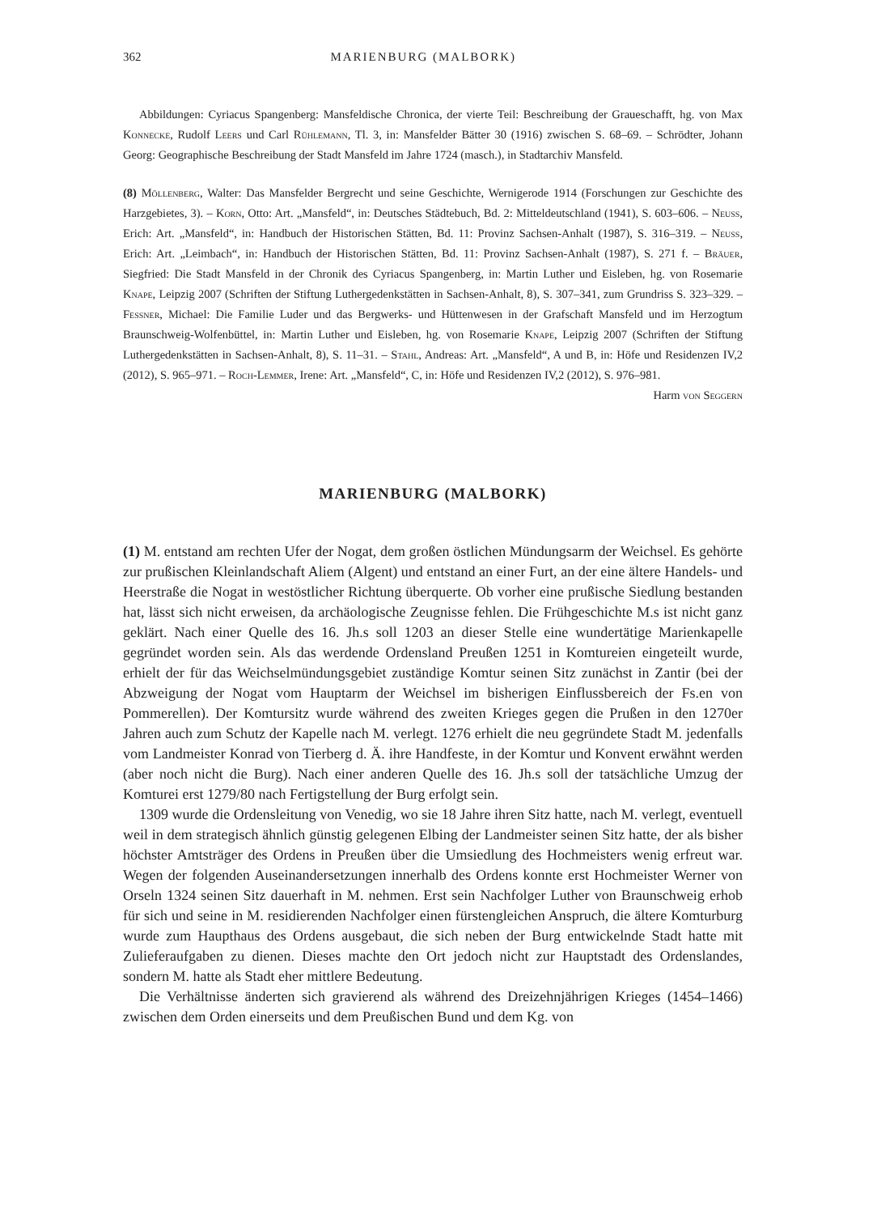362 MARIENBURG (MALBORK)
Abbildungen: Cyriacus Spangenberg: Mansfeldische Chronica, der vierte Teil: Beschreibung der Graueschafft, hg. von Max Konnecke, Rudolf Leers und Carl Rühlemann, Tl. 3, in: Mansfelder Bätter 30 (1916) zwischen S. 68–69. – Schrödter, Johann Georg: Geographische Beschreibung der Stadt Mansfeld im Jahre 1724 (masch.), in Stadtarchiv Mansfeld.
(8) Möllenberg, Walter: Das Mansfelder Bergrecht und seine Geschichte, Wernigerode 1914 (Forschungen zur Geschichte des Harzgebietes, 3). – Korn, Otto: Art. „Mansfeld“, in: Deutsches Städtebuch, Bd. 2: Mitteldeutschland (1941), S. 603–606. – Neuss, Erich: Art. „Mansfeld“, in: Handbuch der Historischen Stätten, Bd. 11: Provinz Sachsen-Anhalt (1987), S. 316–319. – Neuss, Erich: Art. „Leimbach“, in: Handbuch der Historischen Stätten, Bd. 11: Provinz Sachsen-Anhalt (1987), S. 271 f. – Bräuer, Siegfried: Die Stadt Mansfeld in der Chronik des Cyriacus Spangenberg, in: Martin Luther und Eisleben, hg. von Rosemarie Knape, Leipzig 2007 (Schriften der Stiftung Luthergedenkstätten in Sachsen-Anhalt, 8), S. 307–341, zum Grundriss S. 323–329. – Fessner, Michael: Die Familie Luder und das Bergwerks- und Hüttenwesen in der Grafschaft Mansfeld und im Herzogtum Braunschweig-Wolfenbüttel, in: Martin Luther und Eisleben, hg. von Rosemarie Knape, Leipzig 2007 (Schriften der Stiftung Luthergedenkstätten in Sachsen-Anhalt, 8), S. 11–31. – Stahl, Andreas: Art. „Mansfeld“, A und B, in: Höfe und Residenzen IV,2 (2012), S. 965–971. – Roch-Lemmer, Irene: Art. „Mansfeld“, C, in: Höfe und Residenzen IV,2 (2012), S. 976–981.
Harm von Seggern
MARIENBURG (MALBORK)
(1) M. entstand am rechten Ufer der Nogat, dem großen östlichen Mündungsarm der Weichsel. Es gehörte zur prußischen Kleinlandschaft Aliem (Algent) und entstand an einer Furt, an der eine ältere Handels- und Heerstraße die Nogat in westöstlicher Richtung überquerte. Ob vorher eine prußische Siedlung bestanden hat, lässt sich nicht erweisen, da archäologische Zeugnisse fehlen. Die Frühgeschichte M.s ist nicht ganz geklärt. Nach einer Quelle des 16. Jh.s soll 1203 an dieser Stelle eine wundertätige Marienkapelle gegründet worden sein. Als das werdende Ordensland Preußen 1251 in Komtureien eingeteilt wurde, erhielt der für das Weichselmündungsgebiet zuständige Komtur seinen Sitz zunächst in Zantir (bei der Abzweigung der Nogat vom Hauptarm der Weichsel im bisherigen Einflussbereich der Fs.en von Pommerellen). Der Komtursitz wurde während des zweiten Krieges gegen die Prußen in den 1270er Jahren auch zum Schutz der Kapelle nach M. verlegt. 1276 erhielt die neu gegründete Stadt M. jedenfalls vom Landmeister Konrad von Tierberg d. Ä. ihre Handfeste, in der Komtur und Konvent erwähnt werden (aber noch nicht die Burg). Nach einer anderen Quelle des 16. Jh.s soll der tatsächliche Umzug der Komturei erst 1279/80 nach Fertigstellung der Burg erfolgt sein.
1309 wurde die Ordensleitung von Venedig, wo sie 18 Jahre ihren Sitz hatte, nach M. verlegt, eventuell weil in dem strategisch ähnlich günstig gelegenen Elbing der Landmeister seinen Sitz hatte, der als bisher höchster Amtsträger des Ordens in Preußen über die Umsiedlung des Hochmeisters wenig erfreut war. Wegen der folgenden Auseinandersetzungen innerhalb des Ordens konnte erst Hochmeister Werner von Orseln 1324 seinen Sitz dauerhaft in M. nehmen. Erst sein Nachfolger Luther von Braunschweig erhob für sich und seine in M. residierenden Nachfolger einen fürstengleichen Anspruch, die ältere Komturburg wurde zum Haupthaus des Ordens ausgebaut, die sich neben der Burg entwickelnde Stadt hatte mit Zulieferaufgaben zu dienen. Dieses machte den Ort jedoch nicht zur Hauptstadt des Ordenslandes, sondern M. hatte als Stadt eher mittlere Bedeutung.
Die Verhältnisse änderten sich gravierend als während des Dreizehnjährigen Krieges (1454–1466) zwischen dem Orden einerseits und dem Preußischen Bund und dem Kg. von